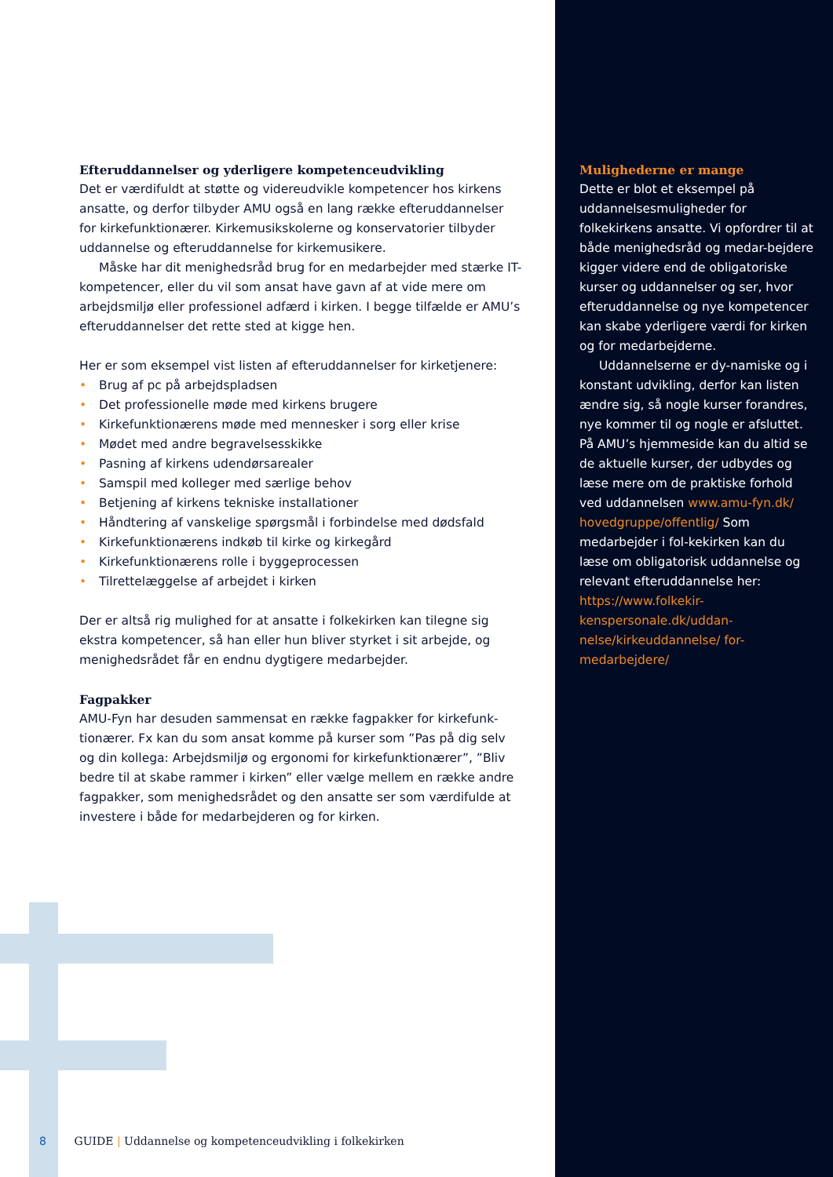Efteruddannelser og yderligere kompetenceudvikling
Det er værdifuldt at støtte og videreudvikle kompetencer hos kirkens ansatte, og derfor tilbyder AMU også en lang række efteruddannelser for kirkefunktionærer. Kirkemusikskolerne og konservatorier tilbyder uddannelse og efteruddannelse for kirkemusikere.
Måske har dit menighedsråd brug for en medarbejder med stærke IT-kompetencer, eller du vil som ansat have gavn af at vide mere om arbejdsmiljø eller professionel adfærd i kirken. I begge tilfælde er AMU’s efteruddannelser det rette sted at kigge hen.
Her er som eksempel vist listen af efteruddannelser for kirketjenere:
• Brug af pc på arbejdspladsen
• Det professionelle møde med kirkens brugere
• Kirkefunktionærens møde med mennesker i sorg eller krise
• Mødet med andre begravelsesskikke
• Pasning af kirkens udendørsarealer
• Samspil med kolleger med særlige behov
• Betjening af kirkens tekniske installationer
• Håndtering af vanskelige spørgsmål i forbindelse med dødsfald
• Kirkefunktionærens indkøb til kirke og kirkegård
• Kirkefunktionærens rolle i byggeprocessen
• Tilrettelæggelse af arbejdet i kirken
Der er altså rig mulighed for at ansatte i folkekirken kan tilegne sig ekstra kompetencer, så han eller hun bliver styrket i sit arbejde, og menighedsrådet får en endnu dygtigere medarbejder.
Fagpakker
AMU-Fyn har desuden sammensat en række fagpakker for kirkefunk-tionærer. Fx kan du som ansat komme på kurser som ”Pas på dig selv og din kollega: Arbejdsmiljø og ergonomi for kirkefunktionærer”, ”Bliv bedre til at skabe rammer i kirken” eller vælge mellem en række andre fagpakker, som menighedsrådet og den ansatte ser som værdifulde at investere i både for medarbejderen og for kirken.
Mulighederne er mange
Dette er blot et eksempel på uddannelsesmuligheder for folkekirkens ansatte. Vi opfordrer til at både menighedsråd og medar-bejdere kigger videre end de obligatoriske kurser og uddannelser og ser, hvor efteruddannelse og nye kompetencer kan skabe yderligere værdi for kirken og for medarbejderne.
Uddannelserne er dy-namiske og i konstant udvikling, derfor kan listen ændre sig, så nogle kurser forandres, nye kommer til og nogle er afsluttet. På AMU’s hjemmeside kan du altid se de aktuelle kurser, der udbydes og læse mere om de praktiske forhold ved uddannelsen www.amu-fyn.dk/ hovedgruppe/offentlig/ Som medarbejder i fol-kekirken kan du læse om obligatorisk uddannelse og relevant efteruddannelse her: https://www.folkekir-kenspersonale.dk/uddan-nelse/kirkeuddannelse/ for-medarbejdere/
8 GUIDE | Uddannelse og kompetenceudvikling i folkekirken